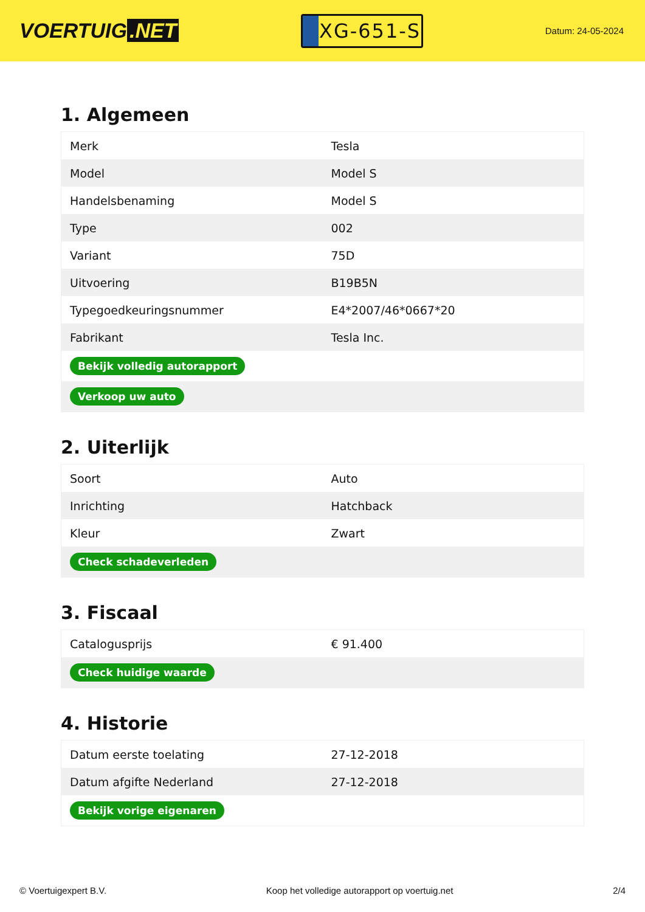VOERTUIG.NET
XG-651-S
Datum: 24-05-2024
1. Algemeen
| Merk | Tesla |
| Model | Model S |
| Handelsbenaming | Model S |
| Type | 002 |
| Variant | 75D |
| Uitvoering | B19B5N |
| Typegoedkeuringsnummer | E4*2007/46*0667*20 |
| Fabrikant | Tesla Inc. |
| Bekijk volledig autorapport | |
| Verkoop uw auto | |
2. Uiterlijk
| Soort | Auto |
| Inrichting | Hatchback |
| Kleur | Zwart |
| Check schadeverleden | |
3. Fiscaal
| Catalogusprijs | € 91.400 |
| Check huidige waarde | |
4. Historie
| Datum eerste toelating | 27-12-2018 |
| Datum afgifte Nederland | 27-12-2018 |
| Bekijk vorige eigenaren | |
© Voertuigexpert B.V. Koop het volledige autorapport op voertuig.net 2/4